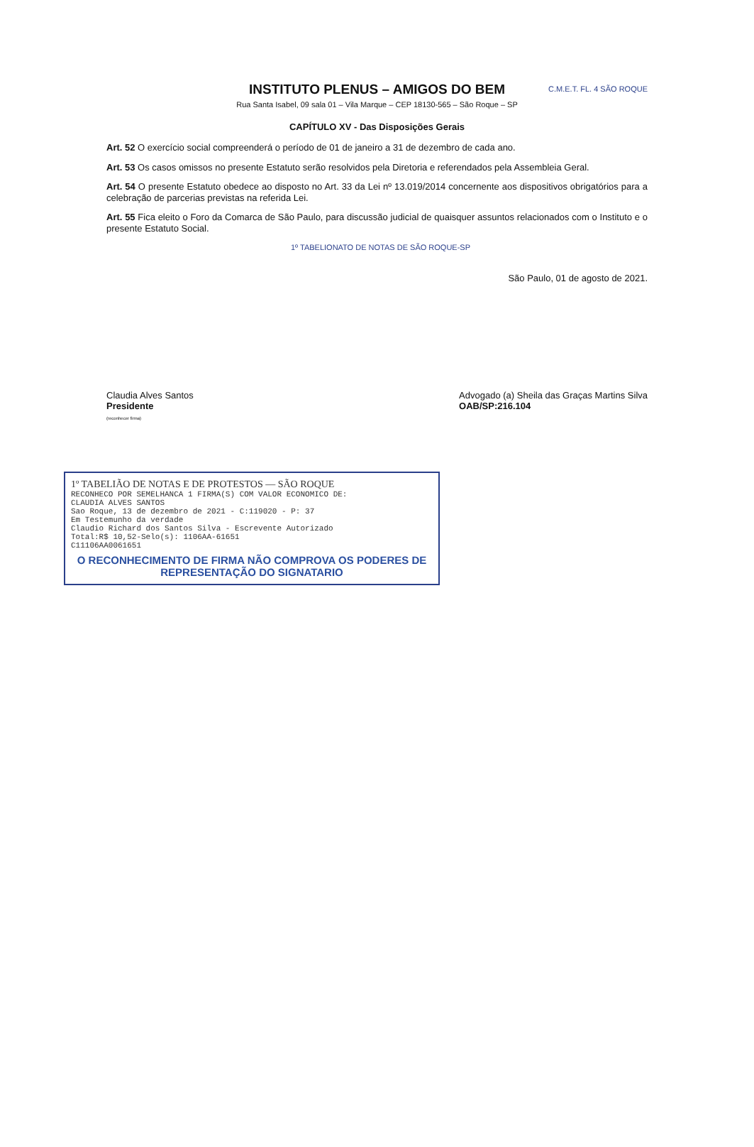INSTITUTO PLENUS – AMIGOS DO BEM
Rua Santa Isabel, 09 sala 01 – Vila Marque – CEP 18130-565 – São Roque – SP
C.M.E.T. FL. 4 SÃO ROQUE
CAPÍTULO XV - Das Disposições Gerais
Art. 52 O exercício social compreenderá o período de 01 de janeiro a 31 de dezembro de cada ano.
Art. 53 Os casos omissos no presente Estatuto serão resolvidos pela Diretoria e referendados pela Assembleia Geral.
Art. 54 O presente Estatuto obedece ao disposto no Art. 33 da Lei nº 13.019/2014 concernente aos dispositivos obrigatórios para a celebração de parcerias previstas na referida Lei.
Art. 55 Fica eleito o Foro da Comarca de São Paulo, para discussão judicial de quaisquer assuntos relacionados com o Instituto e o presente Estatuto Social.
1º TABELIONATO DE NOTAS DE SÃO ROQUE-SP
São Paulo, 01 de agosto de 2021.
Claudia Alves Santos
Presidente
(reconhecer firma)
Advogado (a) Sheila das Graças Martins Silva
OAB/SP:216.104
1º TABELIÃO DE NOTAS E DE PROTESTOS — SÃO ROQUE
RECONHECO POR SEMELHANCA 1 FIRMA(S) COM VALOR ECONOMICO DE:
CLAUDIA ALVES SANTOS
Sao Roque, 13 de dezembro de 2021 - C:119020 - P: 37
Em Testemunho da verdade
Claudio Richard dos Santos Silva - Escrevente Autorizado
Total:R$ 10,52-Selo(s): 1106AA-61651
C11106AA0061651
O RECONHECIMENTO DE FIRMA NÃO COMPROVA OS PODERES DE REPRESENTAÇÃO DO SIGNATARIO